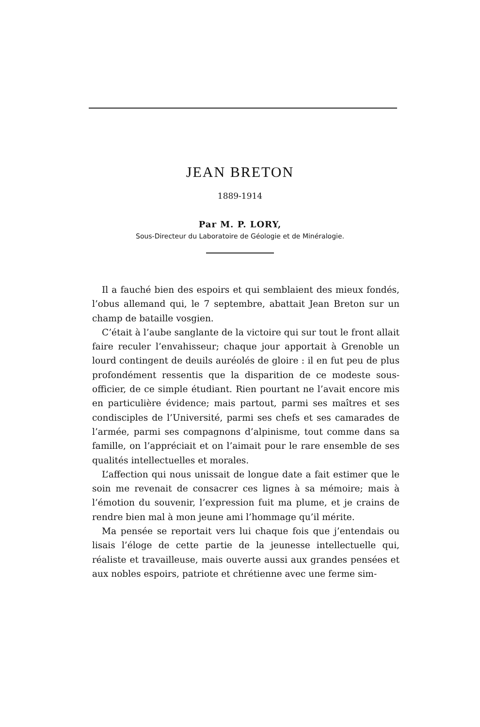JEAN BRETON
1889-1914
Par M. P. LORY,
Sous-Directeur du Laboratoire de Géologie et de Minéralogie.
Il a fauché bien des espoirs et qui semblaient des mieux fondés, l’obus allemand qui, le 7 septembre, abattait Jean Breton sur un champ de bataille vosgien.
C’était à l’aube sanglante de la victoire qui sur tout le front allait faire reculer l’envahisseur; chaque jour apportait à Grenoble un lourd contingent de deuils auréolés de gloire : il en fut peu de plus profondément ressentis que la disparition de ce modeste sous-officier, de ce simple étudiant. Rien pourtant ne l’avait encore mis en particulière évidence; mais partout, parmi ses maîtres et ses condisciples de l’Université, parmi ses chefs et ses camarades de l’armée, parmi ses compagnons d’alpinisme, tout comme dans sa famille, on l’appréciait et on l’aimait pour le rare ensemble de ses qualités intellectuelles et morales.
L’affection qui nous unissait de longue date a fait estimer que le soin me revenait de consacrer ces lignes à sa mémoire; mais à l’émotion du souvenir, l’expression fuit ma plume, et je crains de rendre bien mal à mon jeune ami l’hommage qu’il mérite.
Ma pensée se reportait vers lui chaque fois que j’entendais ou lisais l’éloge de cette partie de la jeunesse intellectuelle qui, réaliste et travailleuse, mais ouverte aussi aux grandes pensées et aux nobles espoirs, patriote et chrétienne avec une ferme sim-